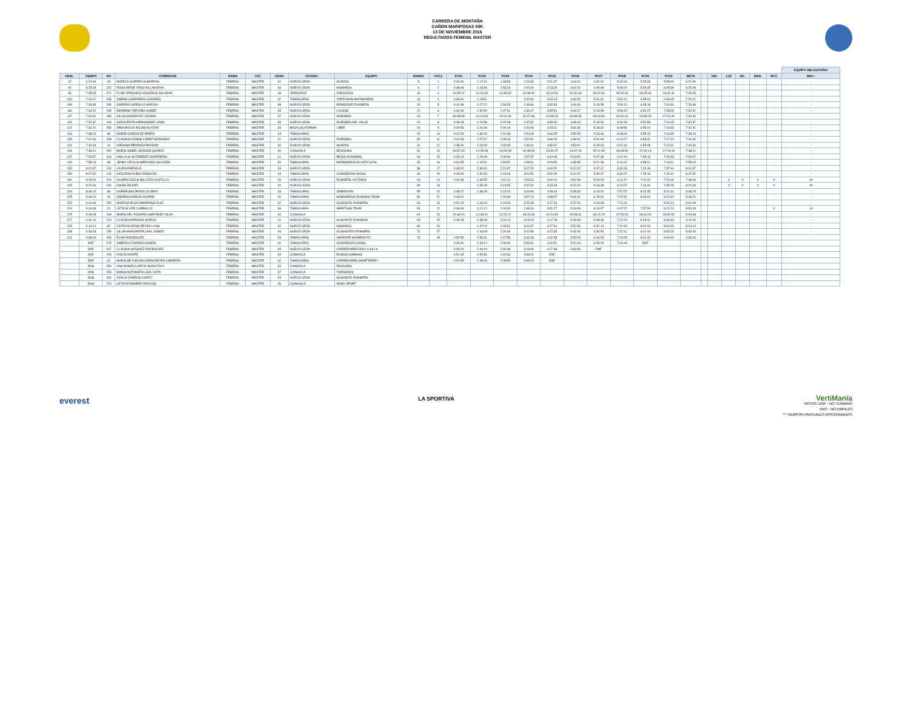CARRERA DE MONTAÑA
CAÑON MARIPOSAS 50K
13 DE NOVIEMBRE 2016
RESULTADOS FEMENIL MASTER
| | | | | | | | | | | | | | | | | | | | | | | | | | | | | EQUIPO OBLIGATORIO |
| --- | --- | --- | --- | --- | --- | --- | --- | --- | --- | --- | --- | --- | --- | --- | --- | --- | --- | --- | --- | --- | --- | --- | --- | --- | --- | --- | --- | --- |
| GRAL. | TIEMPO | NO | CORREDOR | RAMA | CAT. | EDAD | ESTADO | EQUIPO | RAMA2 | CAT.3 | PC01 | PC02 | PC03 | PC04 | PC05 | PC06 | PC07 | PC08 | PC09 | PC10 | META | | HID. | LUZ | SIL. | MAN. | BOT. | MIN.+ |
| 42 | 6:22:46 | 15 | MONICA GUERRA ALBARRAN | FEMENIL | MASTER | 42 | NUEVO LEON | HUNZAS | 5 | 1 | 0:34:46 | 1:17:16 | 1:48:53 | 2:26:36 | 3:01:37 | 4:04:14 | 4:30:42 | 5:02:09 | 5:43:33 | 5:58:00 | 6:22:46 | | - | - | - | - | - | - |
| 44 | 6:25:28 | 222 | ROSA IRENE YADO VILLANUEVA | FEMENIL | MASTER | 40 | NUEVO LEON | KAMARGS | 6 | 2 | 0:36:08 | 1:18:36 | 1:53:23 | 2:30:20 | 3:13:29 | 4:14:41 | 4:39:48 | 5:09:21 | 5:50:45 | 6:05:39 | 6:25:28 | | - | - | - | - | - | - |
| 83 | 7:05:45 | 272 | FLOR VERONICA VIGUERAS SALAZAR | FEMENIL | MASTER | 46 | VERACRUZ | ZARAGOZA | 16 | 3 | 00:35:47 | 01:20:40 | 01:56:00 | 02:38:40 | 03:19:53 | 04:31:43 | 05:02:49 | 05:40:18 | 06:25:04 | 06:41:41 | 7:05:45 | | - | - | - | - | - | - |
| 100 | 7:20:21 | 108 | SABINA GUERRERO GODINES | FEMENIL | MASTER | 47 | TAMAULIPAS | TORTUGAS MATAMOROS | 18 | 4 | 0:35:31 | 1:18:51 | | 2:42:06 | 3:03:13 | 4:40:29 | 5:11:42 | 5:51:21 | 6:35:24 | 6:54:05 | 7:20:21 | | - | - | - | - | - | - |
| 109 | 7:26:39 | 230 | SANDRA CARRILLO GARCIA | FEMENIL | MASTER | 46 | NUEVO LEON | IRONDOOR RUNNERS | 19 | 5 | 0:41:38 | 1:27:22 | 2:04:23 | 2:49:06 | 3:32:53 | 4:44:06 | 5:16:59 | 5:54:10 | 6:45:18 | 7:02:44 | 7:26:39 | | - | - | - | - | - | - |
| 116 | 7:32:01 | 159 | DINORAH TREVIÑO GAMEZ | FEMENIL | MASTER | 45 | NUEVO LEON | LYCANS | 22 | 6 | 0:42:44 | 1:31:50 | 2:07:01 | 2:46:47 | 3:35:51 | 4:44:17 | 5:19:08 | 5:59:20 | 6:52:07 | 7:08:35 | 7:32:01 | | - | - | - | - | - | - |
| 117 | 7:32:34 | 283 | SILVIA GONZALEZ LOZANO | FEMENIL | MASTER | 47 | NUEVO LEON | DUENDES | 23 | 7 | 00:38:58 | 01:24:54 | 02:02:06 | 02:47:46 | 03:35:44 | 04:48:35 | 05:19:30 | 06:00:16 | 06:53:23 | 07:10:42 | 7:32:34 | | - | - | - | - | - | - |
| 119 | 7:32:37 | 100 | SOFIA EDITH HERNÁNDEZ LEON | FEMENIL | MASTER | 46 | NUEVO LEON | DUENDES DEL VALLE | 24 | 8 | 0:39:03 | 1:24:58 | 2:02:08 | 2:47:32 | 3:35:40 | 4:48:15 | 5:19:32 | 6:00:18 | 6:52:58 | 7:10:45 | 7:32:37 | | - | - | - | - | - | - |
| 121 | 7:32:41 | 255 | IRMA ROCIO ROJAS ALVIZAR | FEMENIL | MASTER | 43 | BAJA CALIFORNIA | LIBRE | 26 | 9 | 0:39:56 | 1:26:49 | 2:04:16 | 2:50:44 | 3:43:11 | 4:54:49 | 5:28:32 | 6:08:56 | 6:55:20 | 7:10:33 | 7:32:41 | | - | - | - | - | - | - |
| 126 | 7:38:24 | 89 | NOEMI GONZALEZ PARRA | FEMENIL | MASTER | 44 | TAMAULIPAS | | 29 | 10 | 0:47:05 | 1:36:25 | 2:12:39 | 2:54:28 | 3:46:55 | 4:55:45 | 5:28:06 | 6:08:00 | 6:55:15 | 7:13:45 | 7:38:24 | | - | - | - | - | - | - |
| 130 | 7:41:40 | 208 | CLAUDIA IVONNE LOPEZ MORANDO | FEMENIL | MASTER | 41 | NUEVO LEON | DUENDES | 30 | 11 | 0:41:43 | 1:27:07 | 2:05:13 | 2:52:02 | 3:36:19 | 4:48:41 | 5:31:06 | 6:13:27 | 6:59:31 | 7:17:16 | 7:41:40 | | - | - | - | - | - | - |
| 131 | 7:42:34 | 16 | ADRIANA PEDRAZA PAYDON | FEMENIL | MASTER | 40 | NUEVO LEON | HUNZAS | 31 | 12 | 0:38:20 | 1:23:45 | 2:03:05 | 2:49:41 | 3:35:37 | 4:50:02 | 5:28:04 | 6:07:16 | 6:55:08 | 7:13:12 | 7:42:34 | | - | - | - | - | - | - |
| 134 | 7:48:21 | 292 | MARIA ISABEL ARAGON QUIROZ | FEMENIL | MASTER | 40 | COAHUILA | DRAGONS | 32 | 13 | 00:37:40 | 01:25:06 | 02:00:48 | 02:48:46 | 03:32:07 | 04:47:13 | 05:21:45 | 06:08:06 | 07:00:14 | 07:19:29 | 7:48:21 | | - | - | - | - | - | - |
| 137 | 7:54:57 | 126 | ANA LILIA GUTIERREZ GUERRERO | FEMENIL | MASTER | 41 | NUEVO LEON | REGIO RUNNERS | 34 | 15 | 0:43:14 | 1:29:49 | 2:09:06 | 2:57:37 | 3:44:45 | 5:03:52 | 5:37:35 | 6:22:19 | 7:09:13 | 7:26:45 | 7:54:57 | | - | - | - | - | - | - |
| 140 | 7:55:13 | 98 | JENNY CECILIA MERCADO SALDAÑA | FEMENIL | MASTER | 40 | TAMAULIPAS | MATAMOROS ACUATICGYM | 35 | 16 | 0:31:55 | 1:15:51 | 1:53:57 | 2:38:01 | 3:29:50 | 4:45:55 | 5:21:48 | 6:13:24 | 6:58:21 | 7:13:42 | 7:55:13 | - | - | - | - | - | - | - |
| 150 | 8:01:37 | 214 | LAURA ARÉVALO | FEMENIL | MASTER | 43 | NUEVO LEON | | 38 | 17 | 0:48:02 | 1:39:10 | 2:21:07 | 3:07:15 | 4:00:52 | 5:12:32 | 5:47:12 | 6:30:43 | 7:20:46 | 7:37:44 | 8:01:37 | | - | - | - | - | - | - |
| 159 | 8:07:32 | 115 | AZUCENA RUBIO ROSALES | FEMENIL | MASTER | 44 | TAMAULIPAS | CANGREJOS WONG | 43 | 19 | 0:43:54 | 1:31:53 | 2:13:04 | 3:02:50 | 3:52:29 | 5:10:47 | 5:49:07 | 6:34:27 | 7:25:13 | 7:42:31 | 8:07:32 | | - | - | - | - | - | - |
| 181 | 8:28:26 | 229 | OLIMPIA GIZCH BALLEZA CASTILLO | FEMENIL | MASTER | 44 | NUEVO LEON | RUNNERS VICTORIA | 33 | 14 | 0:44:48 | 1:33:55 | 2:12:11 | 2:56:53 | 3:40:01 | 4:52:48 | 5:29:23 | 6:11:47 | 7:01:52 | 7:20:16 | 7:48:26 | | - | X | X | X | X | 40 |
| 199 | 8:42:06 | 226 | DIANA VALDEZ | FEMENIL | MASTER | 42 | NUEVO LEON | | 39 | 18 | | 1:35:45 | 2:13:45 | 2:57:32 | 3:43:03 | 5:03:20 | 5:43:38 | 6:24:07 | 7:16:40 | 7:35:28 | 8:02:06 | | - | X | X | X | X | 40 |
| 204 | 8:48:15 | 86 | NORMA BALDERAS OLVERA | FEMENIL | MASTER | 43 | TAMAULIPAS | URBATHON | 55 | 20 | 0:48:22 | 1:38:45 | 2:13:24 | 3:09:46 | 4:08:44 | 5:35:34 | 6:15:20 | 7:07:57 | 8:02:35 | 8:21:41 | 8:48:15 | | - | - | - | - | - | - |
| 205 | 8:49:22 | 94 | ANDREA GARCIA OLVERA | FEMENIL | MASTER | 40 | TAMAULIPAS | HABANEROS RUNNING TEAM | 56 | 21 | 0:49:01 | | 2:19:09 | 3:07:23 | 4:08:47 | 5:34:41 | 6:15:02 | 7:07:51 | 8:03:23 | 8:22:40 | 8:49:22 | | - | - | - | - | - | - |
| 223 | 9:01:49 | 202 | MARTHA ELVA ZAMORANO RUIZ | FEMENIL | MASTER | 42 | NUEVO LEON | GUSANITO RUNNERS | 63 | 23 | 0:51:15 | 1:44:03 | 2:19:03 | 3:25:48 | 4:17:28 | 5:47:06 | 6:26:08 | 7:11:26 | | 8:29:13 | 9:01:49 | | - | - | - | - | - | - |
| 224 | 9:04:49 | 20 | LETICIA VITE CARBALLO | FEMENIL | MASTER | 46 | TAMAULIPAS | SPARTANS TEAM | 59 | 22 | 0:36:06 | 1:21:12 | 2:00:40 | 2:48:16 | 3:51:27 | 5:19:08 | 6:04:07 | 6:47:07 | 7:57:50 | 8:21:23 | 8:54:49 | | - | - | - | - | X | 10 |
| 225 | 9:09:48 | 269 | MARÍA DEL ROSARIO MARTÍNEZ SILVA | FEMENIL | MASTER | 40 | COAHUILA | | 64 | 24 | 00:49:20 | 01:39:01 | 02:20:21 | 03:10:49 | 04:13:54 | 05:38:11 | 06:21:29 | 07:05:44 | 08:10:04 | 08:32:52 | 9:09:48 | | - | - | - | - | - | - |
| 227 | 9:11:19 | 210 | CLAUDIA ARRIAGA GARCIA | FEMENIL | MASTER | 41 | NUEVO LEON | GUSANITO RUNNERS | 65 | 25 | 0:46:28 | 1:38:48 | 2:24:14 | 3:23:15 | 4:17:26 | 5:49:09 | 6:28:36 | 7:22:15 | 8:23:41 | 8:43:33 | 9:11:19 | | - | - | - | - | - | - |
| 228 | 9:16:14 | 82 | CINTHYA SONIA REYES LUNA | FEMENIL | MASTER | 40 | NUEVO LEON | KAMARGS | 66 | 26 | | 1:47:24 | 2:33:51 | 3:24:37 | 4:27:31 | 5:52:56 | 6:32:14 | 7:20:15 | 8:20:34 | 8:42:48 | 9:16:14 | | - | - | - | - | - | - |
| 238 | 9:30:43 | 155 | SILVIA MARGARITA LEAL GOMEZ | FEMENIL | MASTER | 46 | NUEVO LEON | GUSANITOS RUNNERS | 72 | 27 | | 1:44:08 | 2:29:39 | 3:24:58 | 4:22:35 | 5:49:26 | 6:30:55 | 7:22:11 | 8:31:26 | 8:54:26 | 9:30:43 | | - | - | - | - | - | - |
| 241 | 9:38:44 | 206 | ELISA RODRÍGUEZ | FEMENIL | MASTER | 43 | TAMAULIPAS | WARRIOR WOMENS RC | 73 | 28 | 0:52:59 | 1:56:51 | 2:47:59 | 3:40:43 | 4:32:48 | 5:53:03 | 6:34:03 | 7:26:45 | 8:41:42 | 9:06:49 | 9:38:44 | | - | - | - | - | - | - |
| | DNF | 125 | AMERICA TORRES GAMON | FEMENIL | MASTER | 40 | TAMAULIPAS | CANGREJOS WONG | | | 0:48:40 | 1:43:12 | 2:34:09 | 3:35:31 | 4:32:51 | 5:10:18 | 6:53:29 | 7:44:44 | DNF | | | | | | | | | |
| | DNF | 247 | CLAUDIA VAZQUEZ RODRIGUEZ | FEMENIL | MASTER | 45 | NUEVO LEON | CORREDORES RIO LA SILLA | | | 0:49:29 | 1:44:19 | 2:32:36 | 3:29:09 | 4:27:38 | 5:56:56 | DNF | | | | | | | | | | | |
| | DNF | 215 | ROCIO ARIZPE | FEMENIL | MASTER | 40 | COAHUILA | RUNNIG SABINAS | | | 0:51:45 | 1:50:36 | 2:40:33 | 3:38:20 | DNF | | | | | | | | | | | | | |
| | DNF | 61 | MARIA DE LOS DOLORES REYES CABRERA | FEMENIL | MASTER | 42 | TAMAULIPAS | CORREDORES MONTERREY | | | 0:51:35 | 1:49:23 | 2:35:50 | 3:38:23 | DNF | | | | | | | | | | | | | |
| | DNS | 250 | ANA DANIELA ORTIZ WOOLFOLK | FEMENIL | MASTER | 43 | COAHUILA | DRAGONS | | | | | | | | | | | | | | | | | | | | |
| | DNS | 253 | MARIA ANTONIETA LEAL COTA | FEMENIL | MASTER | 47 | COAHUILA | TORNADOS | | | | | | | | | | | | | | | | | | | | |
| | DNS | 260 | AZALIA CAMPOS CANTÚ | FEMENIL | MASTER | 44 | NUEVO LEON | GUSANITO RUNNERS | | | | | | | | | | | | | | | | | | | | |
| | DNS | 270 | LETICIA RAMIREZ RAZCON | FEMENIL | MASTER | 46 | COAHUILA | ARMY SPORT | | | | | | | | | | | | | | | | | | | | |
everest
LA SPORTIVA
VertiManía
NOTAS: DNF - NO TERMINO
DNS - NO EMPEZO
** TIEMPOS PARCIALES APROXIMADOS